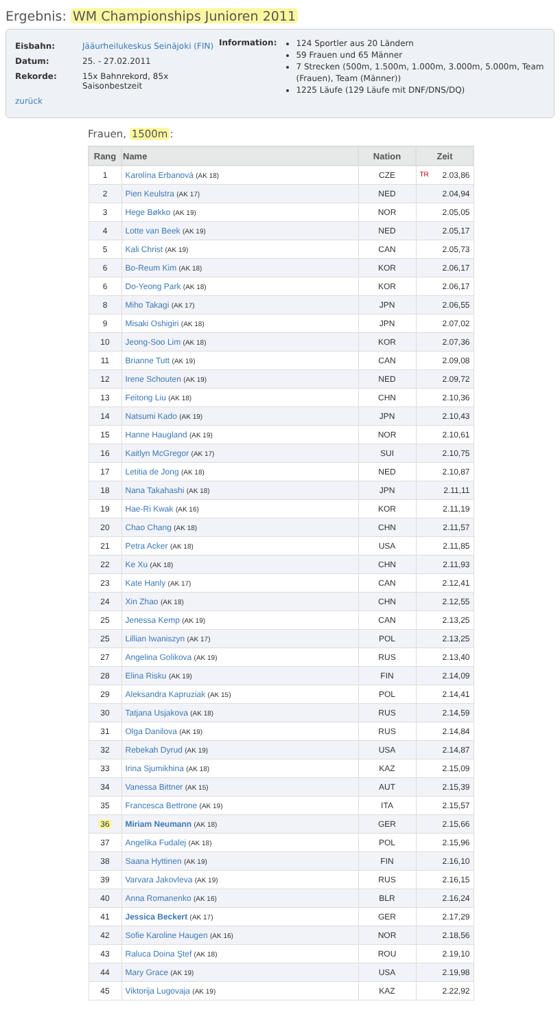Ergebnis: WM Championships Junioren 2011
| Eisbahn: | Jääurheilukeskus Seinäjoki (FIN) |
| Datum: | 25. - 27.02.2011 |
| Rekorde: | 15x Bahnrekord, 85x Saisonbestzeit |
| zurück | |
Information:
124 Sportler aus 20 Ländern
59 Frauen und 65 Männer
7 Strecken (500m, 1.500m, 1.000m, 3.000m, 5.000m, Team (Frauen), Team (Männer))
1225 Läufe (129 Läufe mit DNF/DNS/DQ)
Frauen, 1500m:
| Rang | Name | Nation | Zeit |
| --- | --- | --- | --- |
| 1 | Karolína Erbanová (AK 18) | CZE | TR 2.03,86 |
| 2 | Pien Keulstra (AK 17) | NED | 2.04,94 |
| 3 | Hege Bøkko (AK 19) | NOR | 2.05,05 |
| 4 | Lotte van Beek (AK 19) | NED | 2.05,17 |
| 5 | Kali Christ (AK 19) | CAN | 2.05,73 |
| 6 | Bo-Reum Kim (AK 18) | KOR | 2.06,17 |
| 6 | Do-Yeong Park (AK 18) | KOR | 2.06,17 |
| 8 | Miho Takagi (AK 17) | JPN | 2.06,55 |
| 9 | Misaki Oshigiri (AK 18) | JPN | 2.07,02 |
| 10 | Jeong-Soo Lim (AK 18) | KOR | 2.07,36 |
| 11 | Brianne Tutt (AK 19) | CAN | 2.09,08 |
| 12 | Irene Schouten (AK 19) | NED | 2.09,72 |
| 13 | Feitong Liu (AK 18) | CHN | 2.10,36 |
| 14 | Natsumi Kado (AK 19) | JPN | 2.10,43 |
| 15 | Hanne Haugland (AK 19) | NOR | 2.10,61 |
| 16 | Kaitlyn McGregor (AK 17) | SUI | 2.10,75 |
| 17 | Letitia de Jong (AK 18) | NED | 2.10,87 |
| 18 | Nana Takahashi (AK 18) | JPN | 2.11,11 |
| 19 | Hae-Ri Kwak (AK 16) | KOR | 2.11,19 |
| 20 | Chao Chang (AK 18) | CHN | 2.11,57 |
| 21 | Petra Acker (AK 18) | USA | 2.11,85 |
| 22 | Ke Xu (AK 18) | CHN | 2.11,93 |
| 23 | Kate Hanly (AK 17) | CAN | 2.12,41 |
| 24 | Xin Zhao (AK 18) | CHN | 2.12,55 |
| 25 | Jenessa Kemp (AK 19) | CAN | 2.13,25 |
| 25 | Lillian Iwaniszyn (AK 17) | POL | 2.13,25 |
| 27 | Angelina Golikova (AK 19) | RUS | 2.13,40 |
| 28 | Elina Risku (AK 19) | FIN | 2.14,09 |
| 29 | Aleksandra Kapruziak (AK 15) | POL | 2.14,41 |
| 30 | Tatjana Usjakova (AK 18) | RUS | 2.14,59 |
| 31 | Olga Danilova (AK 19) | RUS | 2.14,84 |
| 32 | Rebekah Dyrud (AK 19) | USA | 2.14,87 |
| 33 | Irina Sjumikhina (AK 18) | KAZ | 2.15,09 |
| 34 | Vanessa Bittner (AK 15) | AUT | 2.15,39 |
| 35 | Francesca Bettrone (AK 19) | ITA | 2.15,57 |
| 36 | Miriam Neumann (AK 18) | GER | 2.15,66 |
| 37 | Angelika Fudalej (AK 18) | POL | 2.15,96 |
| 38 | Saana Hyttinen (AK 19) | FIN | 2.16,10 |
| 39 | Varvara Jakovleva (AK 19) | RUS | 2.16,15 |
| 40 | Anna Romanenko (AK 16) | BLR | 2.16,24 |
| 41 | Jessica Beckert (AK 17) | GER | 2.17,29 |
| 42 | Sofie Karoline Haugen (AK 16) | NOR | 2.18,56 |
| 43 | Raluca Doina Ştef (AK 18) | ROU | 2.19,10 |
| 44 | Mary Grace (AK 19) | USA | 2.19,98 |
| 45 | Viktorija Lugovaja (AK 19) | KAZ | 2.22,92 |